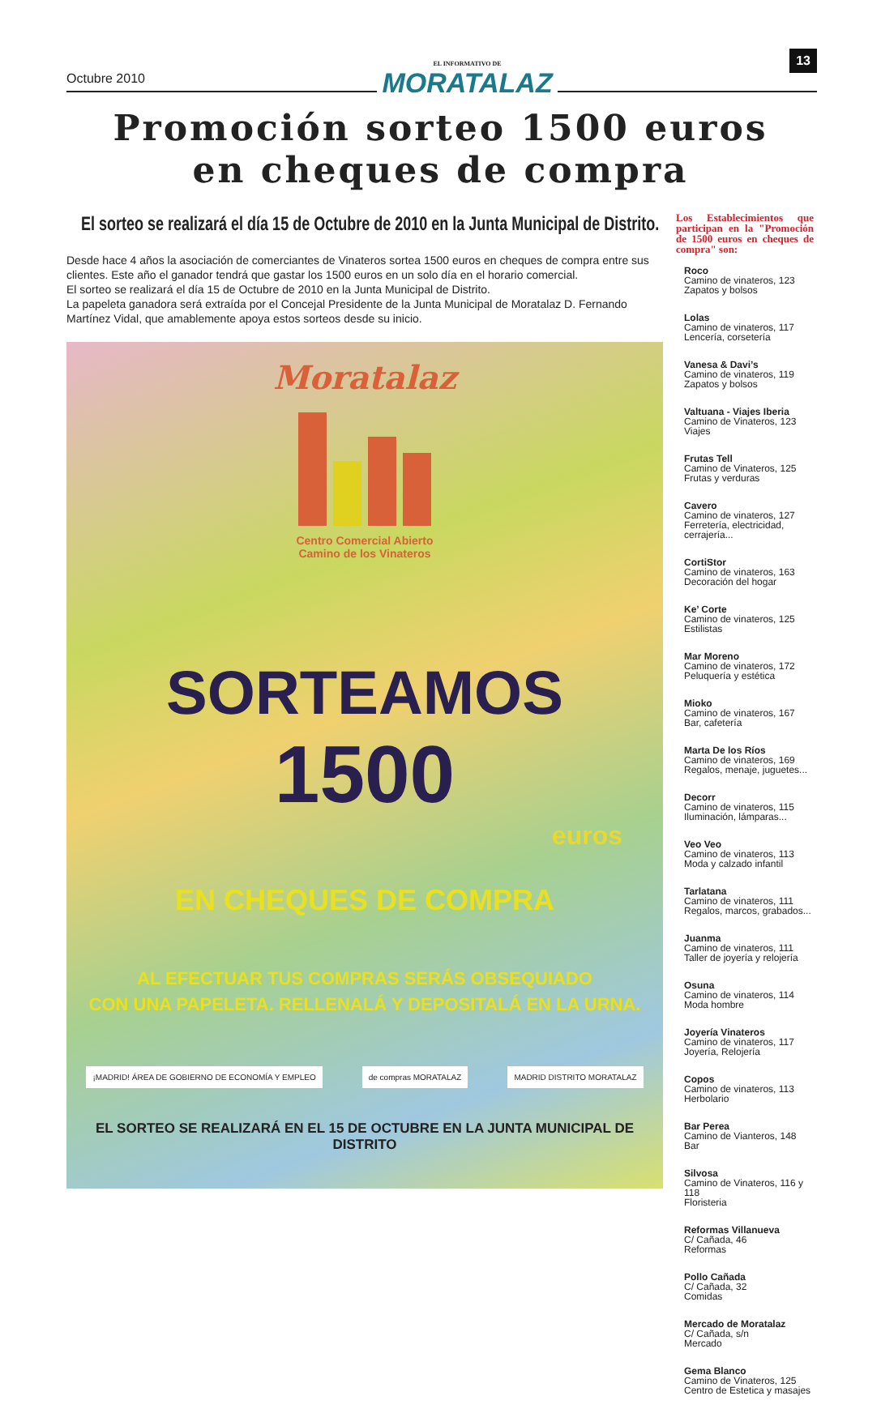Octubre 2010 EL INFORMATIVO DE
MORATALAZ 13
Promoción sorteo 1500 euros
en cheques de compra
El sorteo se realizará el día 15 de Octubre de 2010 en la Junta Municipal de Distrito.
Desde hace 4 años la asociación de comerciantes de Vinateros sortea 1500 euros en cheques de compra entre sus clientes. Este año el ganador tendrá que gastar los 1500 euros en un solo día en el horario comercial.
El sorteo se realizará el día 15 de Octubre de 2010 en la Junta Municipal de Distrito.
La papeleta ganadora será extraída por el Concejal Presidente de la Junta Municipal de Moratalaz D. Fernando Martínez Vidal, que amablemente apoya estos sorteos desde su inicio.
Moratalaz
Centro Comercial Abierto
Camino de los Vinateros
SORTEAMOS
1500
euros
EN CHEQUES DE COMPRA
AL EFECTUAR TUS COMPRAS SERÁS OBSEQUIADO
CON UNA PAPELETA. RELLENALÁ Y DEPOSITALÁ EN LA URNA.
¡MADRID! ÁREA DE GOBIERNO DE ECONOMÍA Y EMPLEO de compras MORATALAZ MADRID DISTRITO MORATALAZ
EL SORTEO SE REALIZARÁ EN EL 15 DE OCTUBRE EN LA JUNTA MUNICIPAL DE DISTRITO
Los Establecimientos que participan en la "Promoción de 1500 euros en cheques de compra" son:
Roco
Camino de vinateros, 123
Zapatos y bolsos
Lolas
Camino de vinateros, 117
Lencería, corsetería
Vanesa & Davi’s
Camino de vinateros, 119
Zapatos y bolsos
Valtuana - Viajes Iberia
Camino de Vinateros, 123
Viajes
Frutas Tell
Camino de Vinateros, 125
Frutas y verduras
Cavero
Camino de vinateros, 127
Ferretería, electricidad, cerrajería...
CortiStor
Camino de vinateros, 163
Decoración del hogar
Ke’ Corte
Camino de vinateros, 125
Estilistas
Mar Moreno
Camino de vinateros, 172
Peluquería y estética
Mioko
Camino de vinateros, 167
Bar, cafetería
Marta De los Ríos
Camino de vinateros, 169
Regalos, menaje, juguetes...
Decorr
Camino de vinateros, 115
Iluminación, lámparas...
Veo Veo
Camino de vinateros, 113
Moda y calzado infantil
Tarlatana
Camino de vinateros, 111
Regalos, marcos, grabados...
Juanma
Camino de vinateros, 111
Taller de joyería y relojería
Osuna
Camino de vinateros, 114
Moda hombre
Joyería Vinateros
Camino de vinateros, 117
Joyería, Relojería
Copos
Camino de vinateros, 113
Herbolario
Bar Perea
Camino de Vianteros, 148
Bar
Silvosa
Camino de Vinateros, 116 y 118
Floristeria
Reformas Villanueva
C/ Cañada, 46
Reformas
Pollo Cañada
C/ Cañada, 32
Comidas
Mercado de Moratalaz
C/ Cañada, s/n
Mercado
Gema Blanco
Camino de Vinateros, 125
Centro de Estetica y masajes